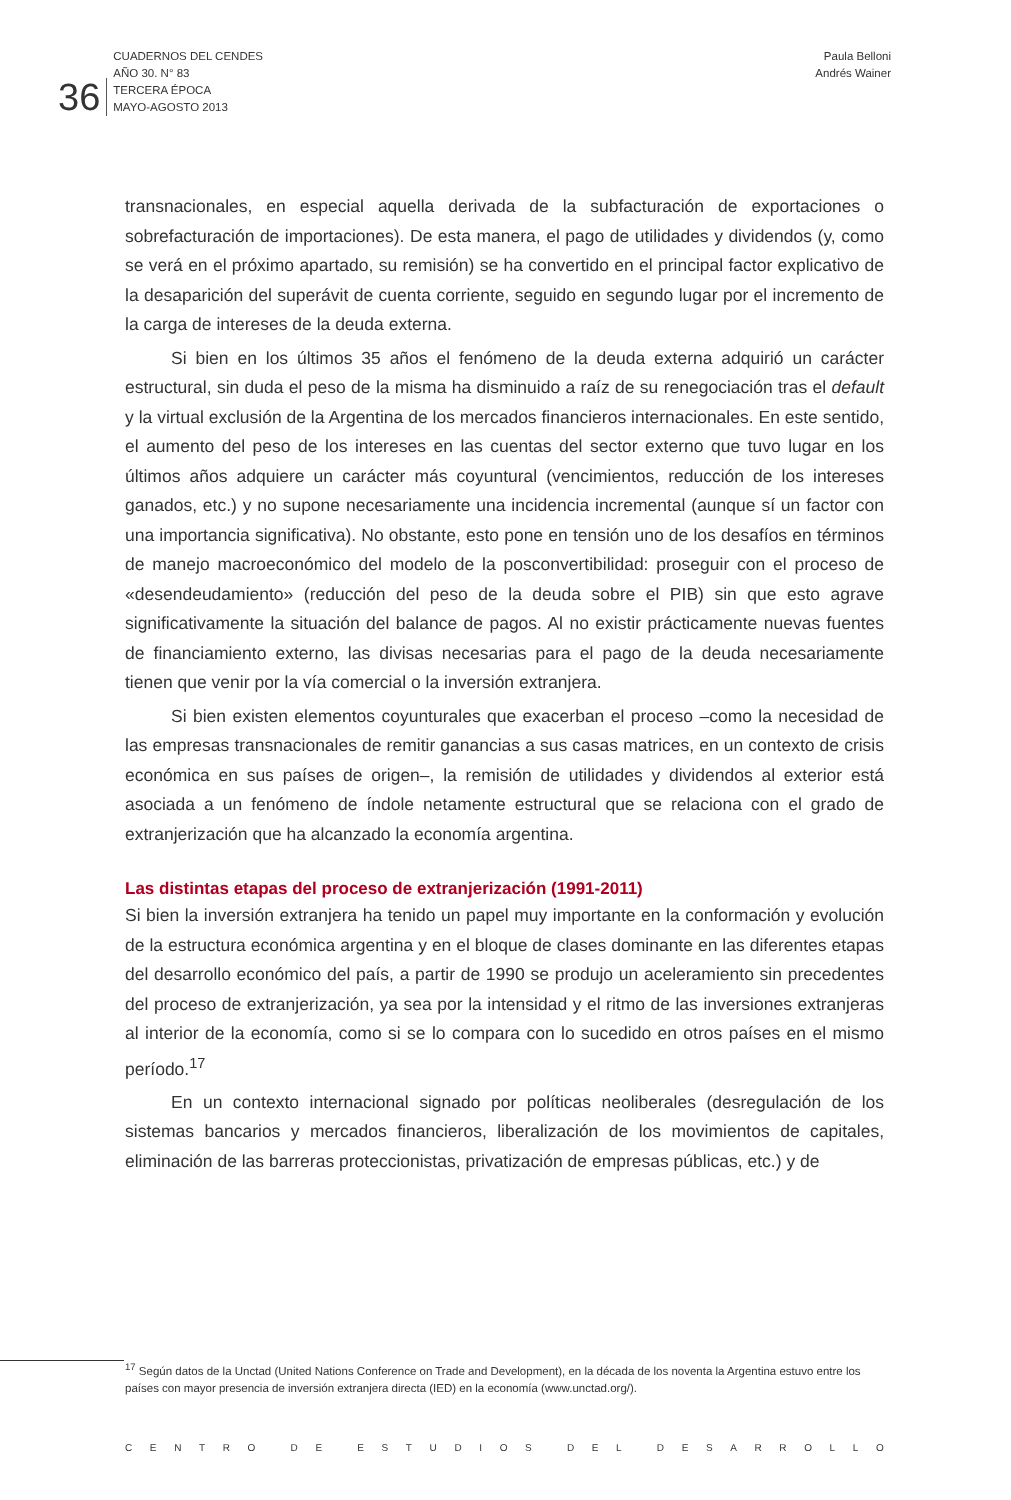36 CUADERNOS DEL CENDES
AÑO 30. N° 83
TERCERA ÉPOCA
MAYO-AGOSTO 2013
Paula Belloni
Andrés Wainer
transnacionales, en especial aquella derivada de la subfacturación de exportaciones o sobrefacturación de importaciones). De esta manera, el pago de utilidades y dividendos (y, como se verá en el próximo apartado, su remisión) se ha convertido en el principal factor explicativo de la desaparición del superávit de cuenta corriente, seguido en segundo lugar por el incremento de la carga de intereses de la deuda externa.
Si bien en los últimos 35 años el fenómeno de la deuda externa adquirió un carácter estructural, sin duda el peso de la misma ha disminuido a raíz de su renegociación tras el default y la virtual exclusión de la Argentina de los mercados financieros internacionales. En este sentido, el aumento del peso de los intereses en las cuentas del sector externo que tuvo lugar en los últimos años adquiere un carácter más coyuntural (vencimientos, reducción de los intereses ganados, etc.) y no supone necesariamente una incidencia incremental (aunque sí un factor con una importancia significativa). No obstante, esto pone en tensión uno de los desafíos en términos de manejo macroeconómico del modelo de la posconvertibilidad: proseguir con el proceso de «desendeudamiento» (reducción del peso de la deuda sobre el PIB) sin que esto agrave significativamente la situación del balance de pagos. Al no existir prácticamente nuevas fuentes de financiamiento externo, las divisas necesarias para el pago de la deuda necesariamente tienen que venir por la vía comercial o la inversión extranjera.
Si bien existen elementos coyunturales que exacerban el proceso –como la necesidad de las empresas transnacionales de remitir ganancias a sus casas matrices, en un contexto de crisis económica en sus países de origen–, la remisión de utilidades y dividendos al exterior está asociada a un fenómeno de índole netamente estructural que se relaciona con el grado de extranjerización que ha alcanzado la economía argentina.
Las distintas etapas del proceso de extranjerización (1991-2011)
Si bien la inversión extranjera ha tenido un papel muy importante en la conformación y evolución de la estructura económica argentina y en el bloque de clases dominante en las diferentes etapas del desarrollo económico del país, a partir de 1990 se produjo un aceleramiento sin precedentes del proceso de extranjerización, ya sea por la intensidad y el ritmo de las inversiones extranjeras al interior de la economía, como si se lo compara con lo sucedido en otros países en el mismo período.<sup>17</sup>
En un contexto internacional signado por políticas neoliberales (desregulación de los sistemas bancarios y mercados financieros, liberalización de los movimientos de capitales, eliminación de las barreras proteccionistas, privatización de empresas públicas, etc.) y de
<sup>17</sup> Según datos de la Unctad (United Nations Conference on Trade and Development), en la década de los noventa la Argentina estuvo entre los países con mayor presencia de inversión extranjera directa (IED) en la economía (www.unctad.org/).
CENTRO DE ESTUDIOS DEL DESARROLLO